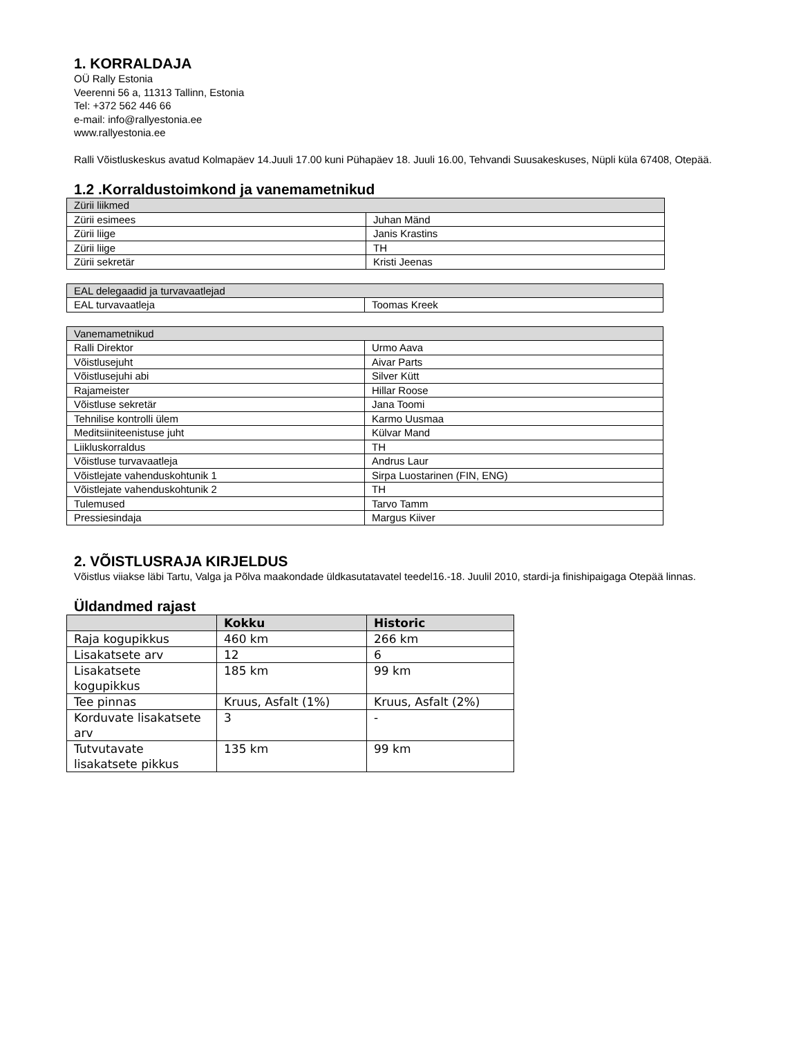1. KORRALDAJA
OÜ Rally Estonia
Veerenni 56 a, 11313 Tallinn, Estonia
Tel: +372 562 446 66
e-mail: info@rallyestonia.ee
www.rallyestonia.ee
Ralli Võistluskeskus avatud Kolmapäev 14.Juuli 17.00 kuni Pühapäev 18. Juuli 16.00, Tehvandi Suusakeskuses, Nüpli küla 67408, Otepää.
1.2 .Korraldustoimkond ja vanemametnikud
| Zürii liikmed | |
| --- | --- |
| Zürii esimees | Juhan Mänd |
| Zürii liige | Janis Krastins |
| Zürii liige | TH |
| Zürii sekretär | Kristi Jeenas |
| EAL delegaadid ja turvavaatlejad | |
| --- | --- |
| EAL turvavaatleja | Toomas Kreek |
| Vanemametnikud | |
| --- | --- |
| Ralli Direktor | Urmo Aava |
| Võistlusejuht | Aivar Parts |
| Võistlusejuhi abi | Silver Kütt |
| Rajameister | Hillar Roose |
| Võistluse sekretär | Jana Toomi |
| Tehnilise kontrolli ülem | Karmo Uusmaa |
| Meditsiiniteenistuse juht | Külvar Mand |
| Liikluskorraldus | TH |
| Võistluse turvavaatleja | Andrus Laur |
| Võistlejate vahenduskohtunik 1 | Sirpa Luostarinen (FIN, ENG) |
| Võistlejate vahenduskohtunik 2 | TH |
| Tulemused | Tarvo Tamm |
| Pressiesindaja | Margus Kiiver |
2. VÕISTLUSRAJA KIRJELDUS
Võistlus viiakse läbi Tartu, Valga ja Põlva maakondade üldkasutatavatel teedel16.-18. Juulil 2010, stardi-ja finishipaigaga Otepää linnas.
Üldandmed rajast
| | Kokku | Historic |
| --- | --- | --- |
| Raja kogupikkus | 460 km | 266 km |
| Lisakatsete arv | 12 | 6 |
| Lisakatsete kogupikkus | 185 km | 99 km |
| Tee pinnas | Kruus, Asfalt (1%) | Kruus, Asfalt (2%) |
| Korduvate lisakatsete arv | 3 | - |
| Tutvutavate lisakatsete pikkus | 135 km | 99 km |